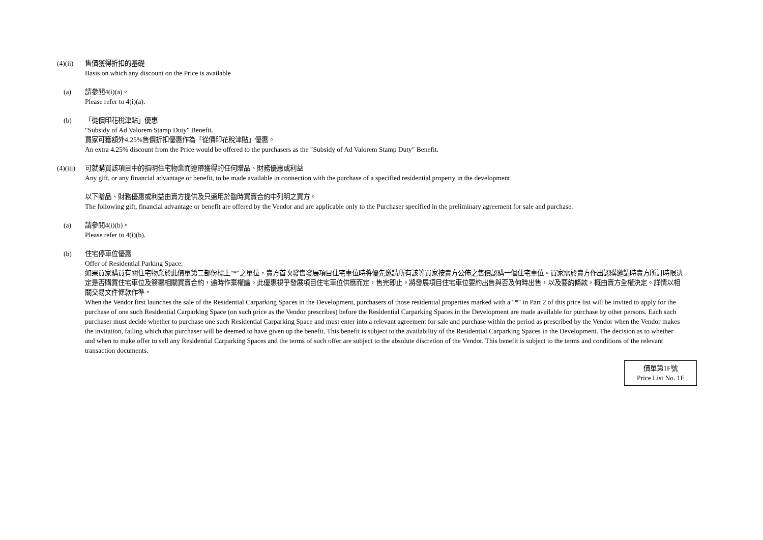(4)(ii)
售價獲得折扣的基礎
Basis on which any discount on the Price is available
(a) 請參閱4(i)(a)。
Please refer to 4(i)(a).
(b) 「從價印花稅津貼」優惠
"Subsidy of Ad Valorem Stamp Duty" Benefit.
買家可獲額外4.25%售價折扣優惠作為「從價印花稅津貼」優惠。
An extra 4.25% discount from the Price would be offered to the purchasers as the "Subsidy of Ad Valorem Stamp Duty" Benefit.
(4)(iii)
可就購買該項目中的指明住宅物業而連帶獲得的任何贈品、財務優惠或利益
Any gift, or any financial advantage or benefit, to be made available in connection with the purchase of a specified residential property in the development
以下贈品、財務優惠或利益由賣方提供及只適用於臨時買賣合約中列明之買方。
The following gift, financial advantage or benefit are offered by the Vendor and are applicable only to the Purchaser specified in the preliminary agreement for sale and purchase.
(a) 請參閱4(i)(b)。
Please refer to 4(i)(b).
(b) 住宅停車位優惠
Offer of Residential Parking Space:
如果買家購買有關住宅物業於此價單第二部份標上"*"之單位，賣方首次發售發展項目住宅車位時將優先邀請所有該等買家按賣方公佈之售價認購一個住宅車位。買家需於賣方作出認購邀請時賣方所訂時限決定是否購買住宅車位及簽署相關買賣合約，逾時作棄權論。此優惠視乎發展項目住宅車位供應而定，售完即止。將發展項目住宅車位要約出售與否及何時出售，以及要約條款，概由賣方全權決定。詳情以相關交易文件條款作準。
When the Vendor first launches the sale of the Residential Carparking Spaces in the Development, purchasers of those residential properties marked with a "*" in Part 2 of this price list will be invited to apply for the purchase of one such Residential Carparking Space (on such price as the Vendor prescribes) before the Residential Carparking Spaces in the Development are made available for purchase by other persons. Each such purchaser must decide whether to purchase one such Residential Carparking Space and must enter into a relevant agreement for sale and purchase within the period as prescribed by the Vendor when the Vendor makes the invitation, failing which that purchaser will be deemed to have given up the benefit. This benefit is subject to the availability of the Residential Carparking Spaces in the Development. The decision as to whether and when to make offer to sell any Residential Carparking Spaces and the terms of such offer are subject to the absolute discretion of the Vendor. This benefit is subject to the terms and conditions of the relevant transaction documents.
價單第1F號
Price List No. 1F